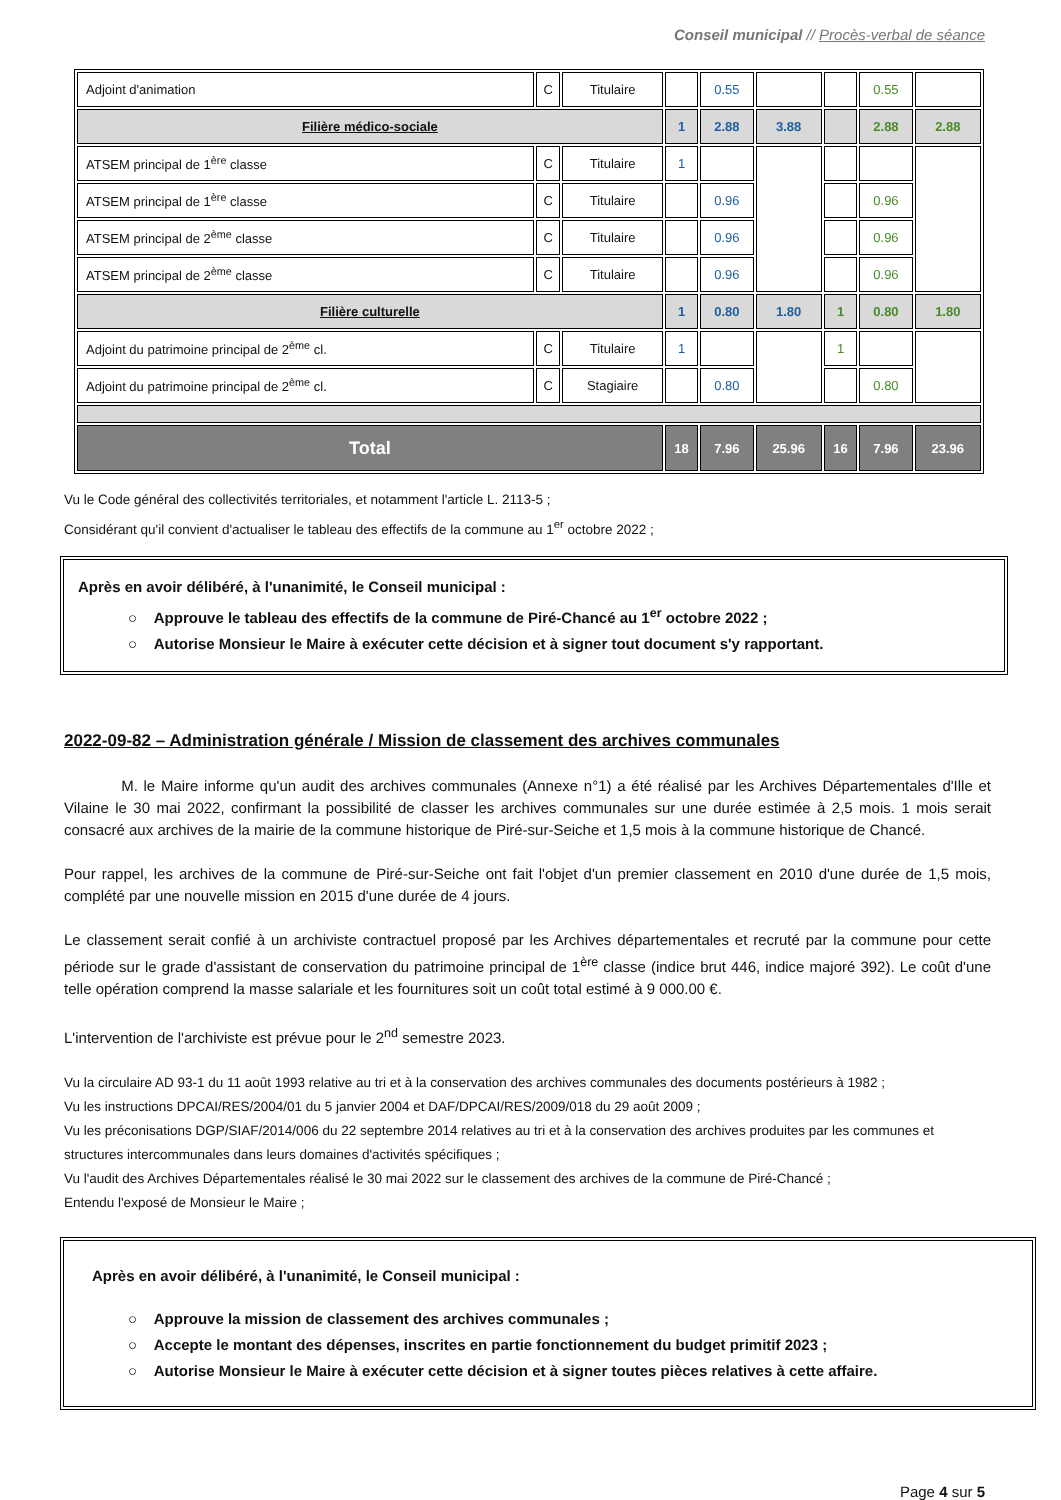Conseil municipal // Procès-verbal de séance
| Adjoint d'animation | C | Titulaire | | 0.55 | | | 0.55 | |
| Filière médico-sociale | | | 1 | 2.88 | 3.88 | | 2.88 | 2.88 |
| ATSEM principal de 1<sup>ère</sup> classe | C | Titulaire | 1 | | | | | |
| ATSEM principal de 1<sup>ère</sup> classe | C | Titulaire | | 0.96 | | | 0.96 | |
| ATSEM principal de 2<sup>ème</sup> classe | C | Titulaire | | 0.96 | | | 0.96 | |
| ATSEM principal de 2<sup>ème</sup> classe | C | Titulaire | | 0.96 | | | 0.96 | |
| Filière culturelle | | | 1 | 0.80 | 1.80 | 1 | 0.80 | 1.80 |
| Adjoint du patrimoine principal de 2<sup>ème</sup> cl. | C | Titulaire | 1 | | | 1 | | |
| Adjoint du patrimoine principal de 2<sup>ème</sup> cl. | C | Stagiaire | | 0.80 | | | 0.80 | |
| Total | | | 18 | 7.96 | 25.96 | 16 | 7.96 | 23.96 |
Vu le Code général des collectivités territoriales, et notamment l'article L. 2113-5 ;
Considérant qu'il convient d'actualiser le tableau des effectifs de la commune au 1<sup>er</sup> octobre 2022 ;
Après en avoir délibéré, à l'unanimité, le Conseil municipal :
○ Approuve le tableau des effectifs de la commune de Piré-Chancé au 1<sup>er</sup> octobre 2022 ;
○ Autorise Monsieur le Maire à exécuter cette décision et à signer tout document s'y rapportant.
2022-09-82 – Administration générale / Mission de classement des archives communales
M. le Maire informe qu'un audit des archives communales (Annexe n°1) a été réalisé par les Archives Départementales d'Ille et Vilaine le 30 mai 2022, confirmant la possibilité de classer les archives communales sur une durée estimée à 2,5 mois. 1 mois serait consacré aux archives de la mairie de la commune historique de Piré-sur-Seiche et 1,5 mois à la commune historique de Chancé.
Pour rappel, les archives de la commune de Piré-sur-Seiche ont fait l'objet d'un premier classement en 2010 d'une durée de 1,5 mois, complété par une nouvelle mission en 2015 d'une durée de 4 jours.
Le classement serait confié à un archiviste contractuel proposé par les Archives départementales et recruté par la commune pour cette période sur le grade d'assistant de conservation du patrimoine principal de 1<sup>ère</sup> classe (indice brut 446, indice majoré 392). Le coût d'une telle opération comprend la masse salariale et les fournitures soit un coût total estimé à 9 000.00 €.
L'intervention de l'archiviste est prévue pour le 2<sup>nd</sup> semestre 2023.
Vu la circulaire AD 93-1 du 11 août 1993 relative au tri et à la conservation des archives communales des documents postérieurs à 1982 ;
Vu les instructions DPCAI/RES/2004/01 du 5 janvier 2004 et DAF/DPCAI/RES/2009/018 du 29 août 2009 ;
Vu les préconisations DGP/SIAF/2014/006 du 22 septembre 2014 relatives au tri et à la conservation des archives produites par les communes et structures intercommunales dans leurs domaines d'activités spécifiques ;
Vu l'audit des Archives Départementales réalisé le 30 mai 2022 sur le classement des archives de la commune de Piré-Chancé ;
Entendu l'exposé de Monsieur le Maire ;
Après en avoir délibéré, à l'unanimité, le Conseil municipal :
○ Approuve la mission de classement des archives communales ;
○ Accepte le montant des dépenses, inscrites en partie fonctionnement du budget primitif 2023 ;
○ Autorise Monsieur le Maire à exécuter cette décision et à signer toutes pièces relatives à cette affaire.
Page 4 sur 5